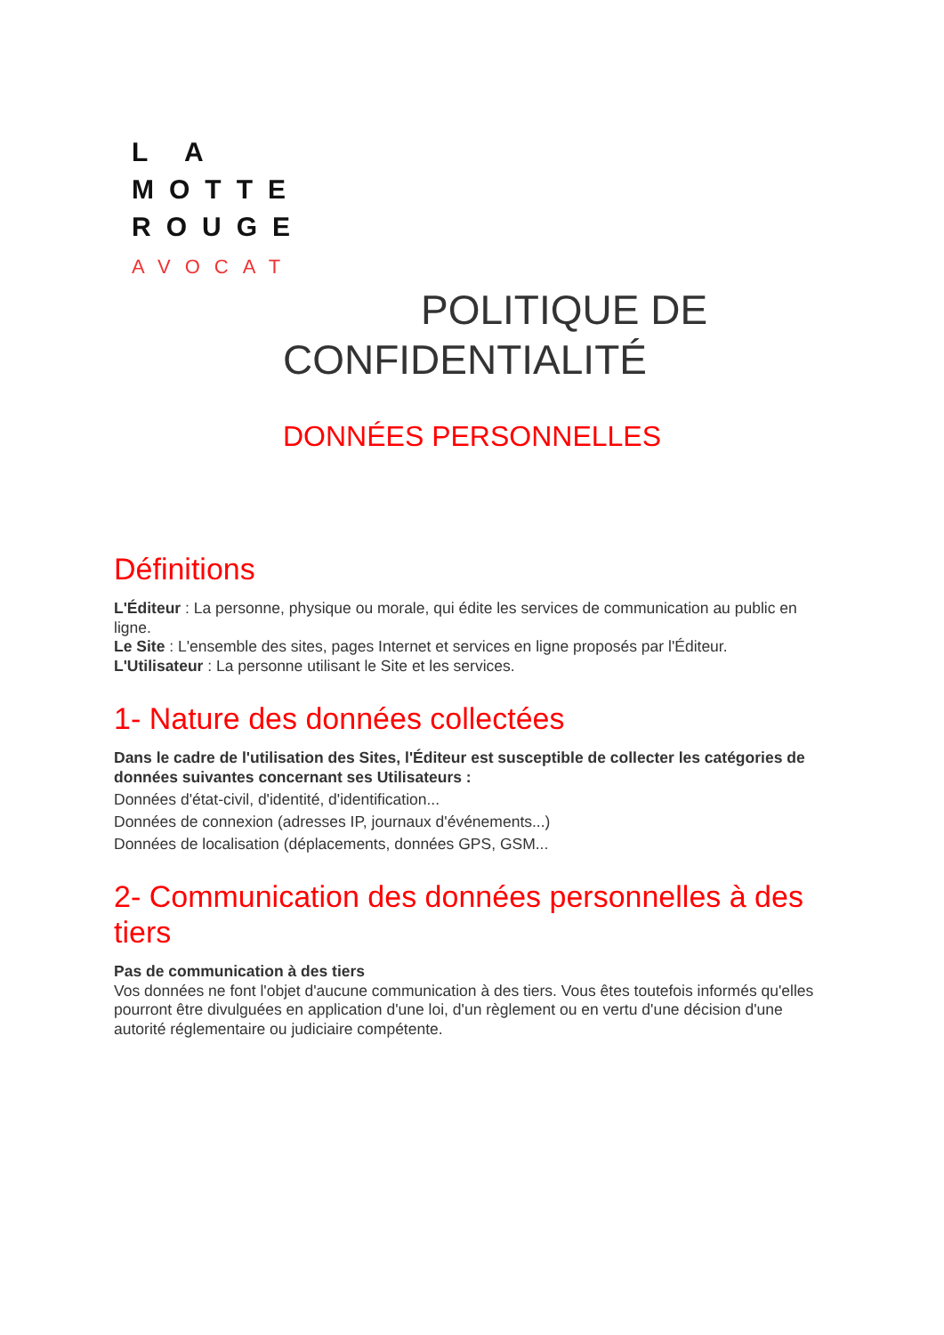L A
MOTTE
ROUGE
AVOCAT
POLITIQUE DE
CONFIDENTIALITÉ
DONNÉES PERSONNELLES
Définitions
L'Éditeur : La personne, physique ou morale, qui édite les services de communication au public en ligne.
Le Site : L'ensemble des sites, pages Internet et services en ligne proposés par l'Éditeur.
L'Utilisateur : La personne utilisant le Site et les services.
1- Nature des données collectées
Dans le cadre de l'utilisation des Sites, l'Éditeur est susceptible de collecter les catégories de données suivantes concernant ses Utilisateurs :
Données d'état-civil, d'identité, d'identification...
Données de connexion (adresses IP, journaux d'événements...)
Données de localisation (déplacements, données GPS, GSM...
2- Communication des données personnelles à des tiers
Pas de communication à des tiers
Vos données ne font l'objet d'aucune communication à des tiers. Vous êtes toutefois informés qu'elles pourront être divulguées en application d'une loi, d'un règlement ou en vertu d'une décision d'une autorité réglementaire ou judiciaire compétente.